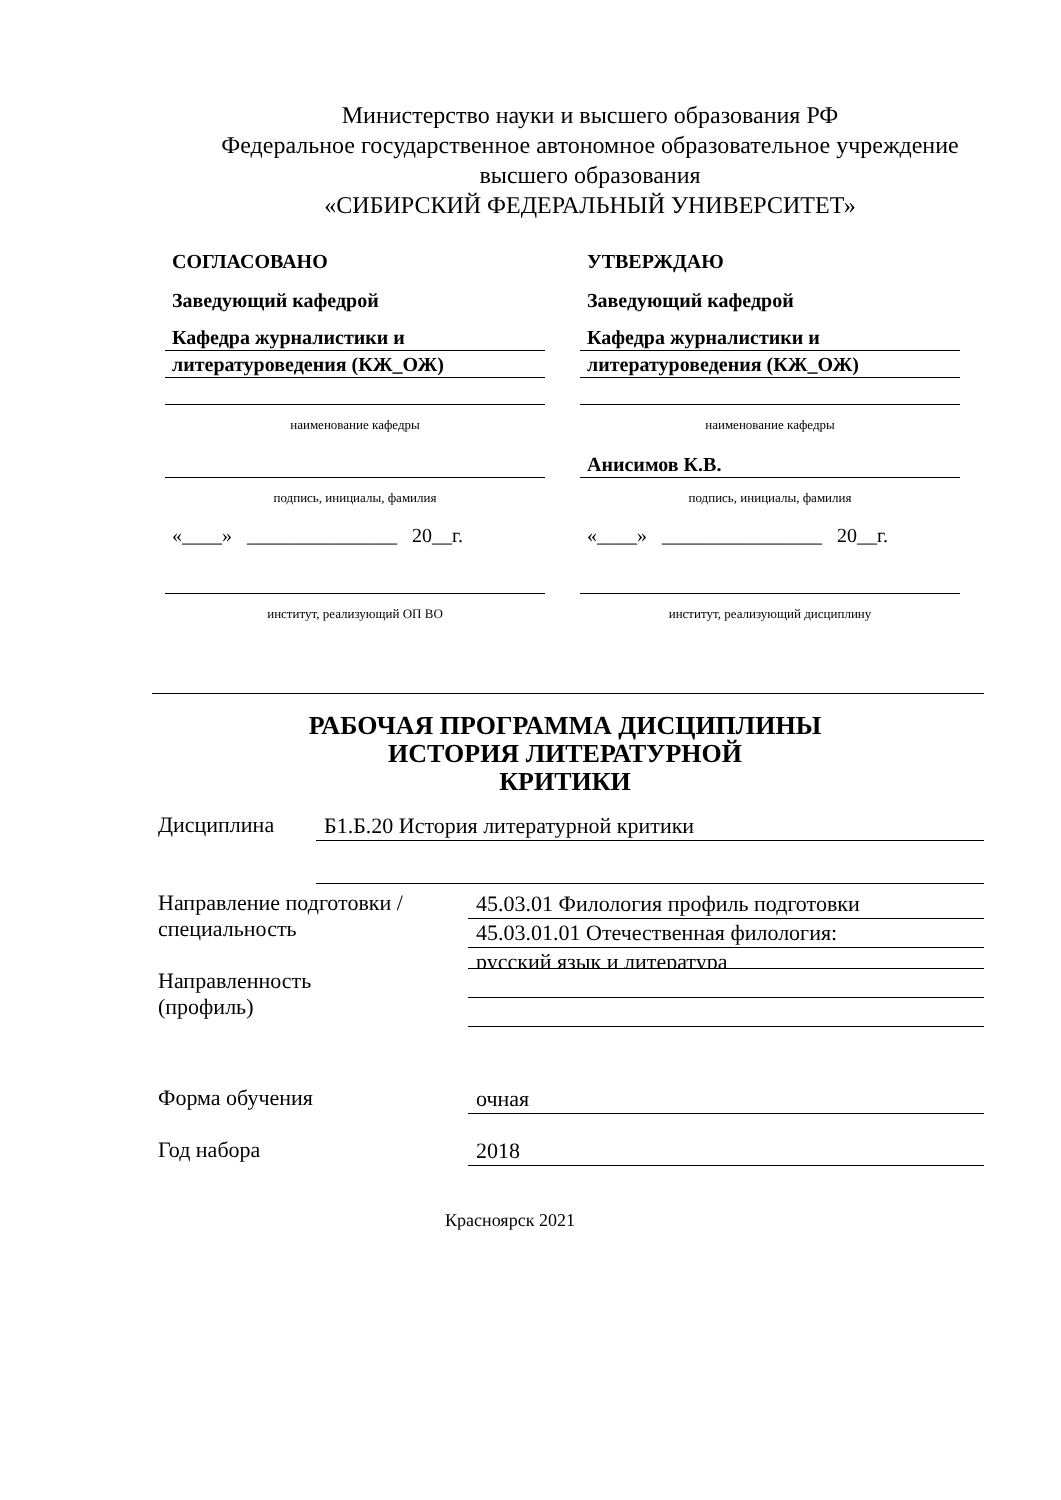Министерство науки и высшего образования РФ
Федеральное государственное автономное образовательное учреждение
высшего образования
«СИБИРСКИЙ ФЕДЕРАЛЬНЫЙ УНИВЕРСИТЕТ»
СОГЛАСОВАНО
Заведующий кафедрой
Кафедра журналистики и
литературоведения (КЖ_ОЖ)
наименование кафедры
подпись, инициалы, фамилия
«____» _______________ 20__г.
институт, реализующий ОП ВО
УТВЕРЖДАЮ
Заведующий кафедрой
Кафедра журналистики и
литературоведения (КЖ_ОЖ)
наименование кафедры
Анисимов К.В.
подпись, инициалы, фамилия
«____» ________________ 20__г.
институт, реализующий дисциплину
РАБОЧАЯ ПРОГРАММА ДИСЦИПЛИНЫ
ИСТОРИЯ ЛИТЕРАТУРНОЙ
КРИТИКИ
Дисциплина
Б1.Б.20 История литературной критики
Направление подготовки /
специальность
Направленность
(профиль)
45.03.01 Филология профиль подготовки
45.03.01.01 Отечественная филология:
русский язык и литература
Форма обучения
очная
Год набора
2018
Красноярск 2021